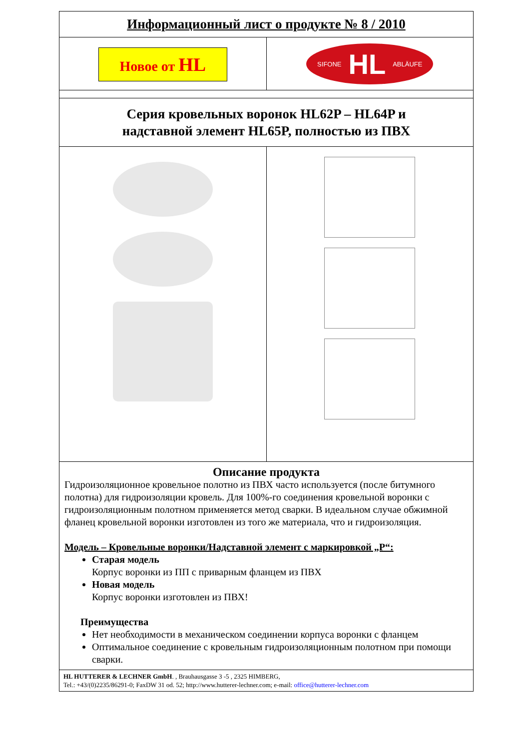Информационный лист о продукте № 8 / 2010
Новое от HL
SIFONE HL ABLÄUFE
Серия кровельных воронок HL62P – HL64P и
надставной элемент HL65P, полностью из ПВХ
Описание продукта
Гидроизоляционное кровельное полотно из ПВХ часто используется (после битумного полотна) для гидроизоляции кровель. Для 100%-го соединения кровельной воронки с гидроизоляционным полотном применяется метод сварки. В идеальном случае обжимной фланец кровельной воронки изготовлен из того же материала, что и гидроизоляция.
Модель – Кровельные воронки/Надставной элемент с маркировкой „P“:
Старая модель
Корпус воронки из ПП с приварным фланцем из ПВХ
Новая модель
Корпус воронки изготовлен из ПВХ!
Преимущества
Нет необходимости в механическом соединении корпуса воронки с фланцем
Оптимальное соединение с кровельным гидроизоляционным полотном при помощи сварки.
HL HUTTERER & LECHNER GmbH. , Brauhausgasse 3 -5 , 2325 HIMBERG,
Tel.: +43/(0)2235/86291-0; FaxDW 31 od. 52; http://www.hutterer-lechner.com; e-mail: office@hutterer-lechner.com